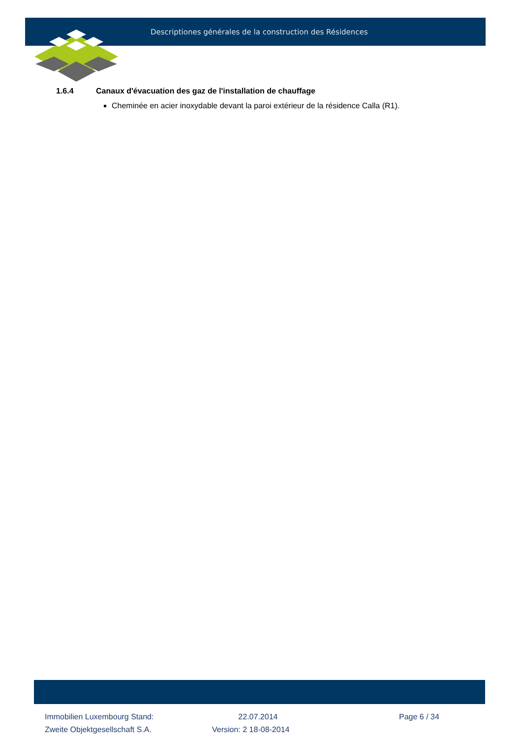Descriptiones générales de la construction des Résidences
1.6.4 Canaux d'évacuation des gaz de l'installation de chauffage
Cheminée en acier inoxydable devant la paroi extérieur de la résidence Calla (R1).
Immobilien Luxembourg Stand:
22.07.2014
Page 6 / 34
Zweite Objektgesellschaft S.A.
Version: 2 18-08-2014